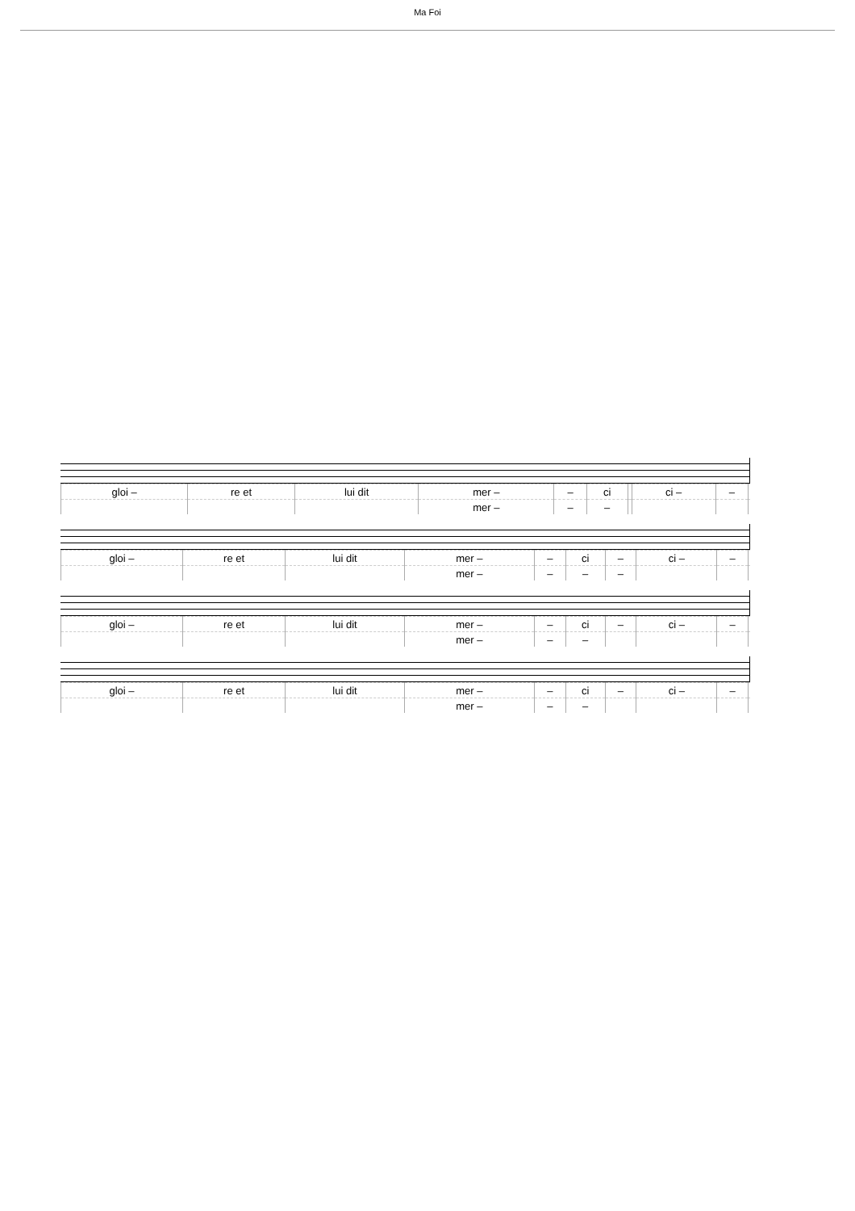Ma Foi
| gloi – | re et | lui dit | mer – | – | ci | | ci – | – | |
| | | | mer – | – | – | | | | |
| gloi – | re et | lui dit | mer – | – | ci | – | ci – | – | |
| | | | mer – | – | – | – | | | |
| gloi – | re et | lui dit | mer – | – | ci | – | ci – | – | |
| | | | mer – | – | – | | | | |
| gloi – | re et | lui dit | mer – | – | ci | – | ci – | – | |
| | | | mer – | – | – | | | | |